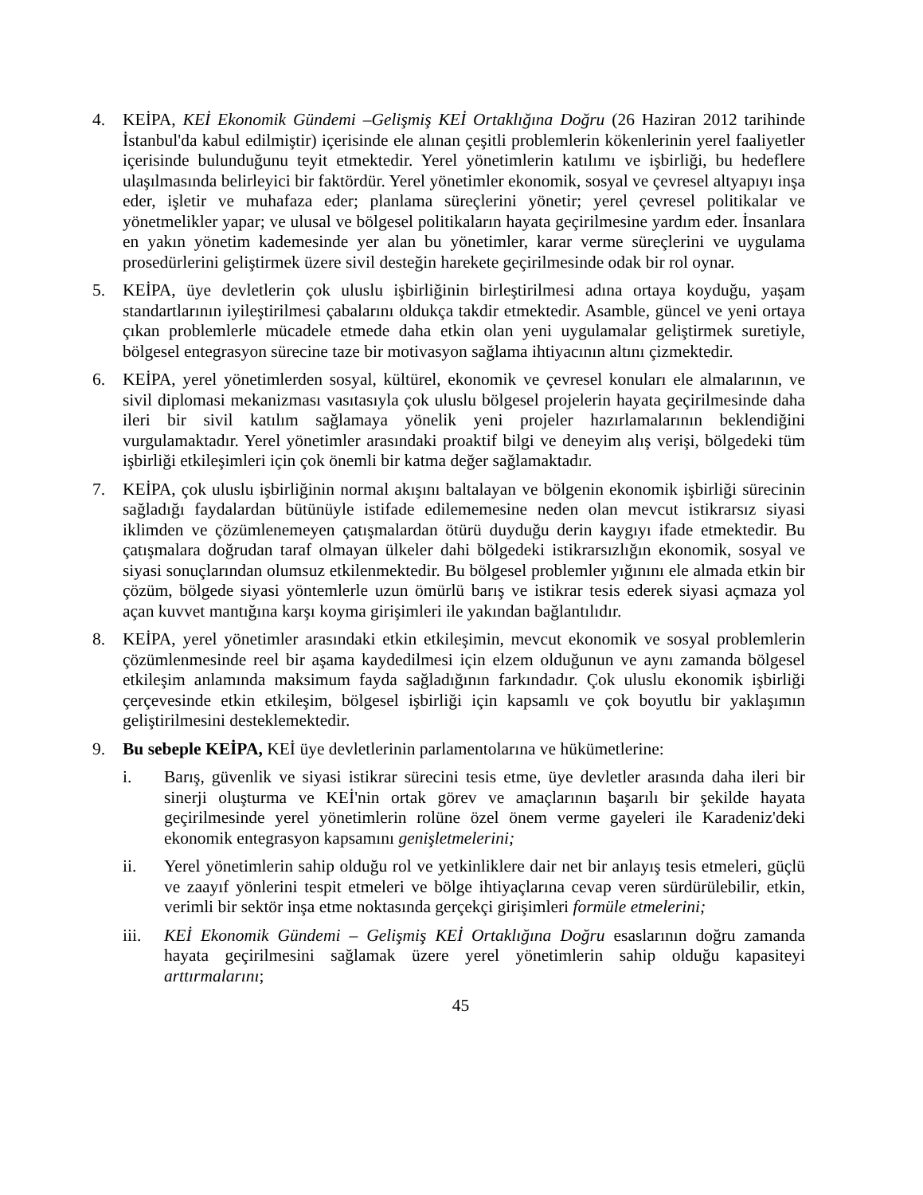4. KEİPA, KEİ Ekonomik Gündemi –Gelişmiş KEİ Ortaklığına Doğru (26 Haziran 2012 tarihinde İstanbul'da kabul edilmiştir) içerisinde ele alınan çeşitli problemlerin kökenlerinin yerel faaliyetler içerisinde bulunduğunu teyit etmektedir. Yerel yönetimlerin katılımı ve işbirliği, bu hedeflere ulaşılmasında belirleyici bir faktördür. Yerel yönetimler ekonomik, sosyal ve çevresel altyapıyı inşa eder, işletir ve muhafaza eder; planlama süreçlerini yönetir; yerel çevresel politikalar ve yönetmelikler yapar; ve ulusal ve bölgesel politikaların hayata geçirilmesine yardım eder. İnsanlara en yakın yönetim kademesinde yer alan bu yönetimler, karar verme süreçlerini ve uygulama prosedürlerini geliştirmek üzere sivil desteğin harekete geçirilmesinde odak bir rol oynar.
5. KEİPA, üye devletlerin çok uluslu işbirliğinin birleştirilmesi adına ortaya koyduğu, yaşam standartlarının iyileştirilmesi çabalarını oldukça takdir etmektedir. Asamble, güncel ve yeni ortaya çıkan problemlerle mücadele etmede daha etkin olan yeni uygulamalar geliştirmek suretiyle, bölgesel entegrasyon sürecine taze bir motivasyon sağlama ihtiyacının altını çizmektedir.
6. KEİPA, yerel yönetimlerden sosyal, kültürel, ekonomik ve çevresel konuları ele almalarının, ve sivil diplomasi mekanizması vasıtasıyla çok uluslu bölgesel projelerin hayata geçirilmesinde daha ileri bir sivil katılım sağlamaya yönelik yeni projeler hazırlamalarının beklendiğini vurgulamaktadır. Yerel yönetimler arasındaki proaktif bilgi ve deneyim alış verişi, bölgedeki tüm işbirliği etkileşimleri için çok önemli bir katma değer sağlamaktadır.
7. KEİPA, çok uluslu işbirliğinin normal akışını baltalayan ve bölgenin ekonomik işbirliği sürecinin sağladığı faydalardan bütünüyle istifade edilememesine neden olan mevcut istikrarsız siyasi iklimden ve çözümlenemeyen çatışmalardan ötürü duyduğu derin kaygıyı ifade etmektedir. Bu çatışmalara doğrudan taraf olmayan ülkeler dahi bölgedeki istikrarsızlığın ekonomik, sosyal ve siyasi sonuçlarından olumsuz etkilenmektedir. Bu bölgesel problemler yığınını ele almada etkin bir çözüm, bölgede siyasi yöntemlerle uzun ömürlü barış ve istikrar tesis ederek siyasi açmaza yol açan kuvvet mantığına karşı koyma girişimleri ile yakından bağlantılıdır.
8. KEİPA, yerel yönetimler arasındaki etkin etkileşimin, mevcut ekonomik ve sosyal problemlerin çözümlenmesinde reel bir aşama kaydedilmesi için elzem olduğunun ve aynı zamanda bölgesel etkileşim anlamında maksimum fayda sağladığının farkındadır. Çok uluslu ekonomik işbirliği çerçevesinde etkin etkileşim, bölgesel işbirliği için kapsamlı ve çok boyutlu bir yaklaşımın geliştirilmesini desteklemektedir.
9. Bu sebeple KEİPA, KEİ üye devletlerinin parlamentolarına ve hükümetlerine:
i. Barış, güvenlik ve siyasi istikrar sürecini tesis etme, üye devletler arasında daha ileri bir sinerji oluşturma ve KEİ'nin ortak görev ve amaçlarının başarılı bir şekilde hayata geçirilmesinde yerel yönetimlerin rolüne özel önem verme gayeleri ile Karadeniz'deki ekonomik entegrasyon kapsamını genişletmelerini;
ii. Yerel yönetimlerin sahip olduğu rol ve yetkinliklere dair net bir anlayış tesis etmeleri, güçlü ve zaayıf yönlerini tespit etmeleri ve bölge ihtiyaçlarına cevap veren sürdürülebilir, etkin, verimli bir sektör inşa etme noktasında gerçekçi girişimleri formüle etmelerini;
iii. KEİ Ekonomik Gündemi – Gelişmiş KEİ Ortaklığına Doğru esaslarının doğru zamanda hayata geçirilmesini sağlamak üzere yerel yönetimlerin sahip olduğu kapasiteyi arttırmalarını;
45